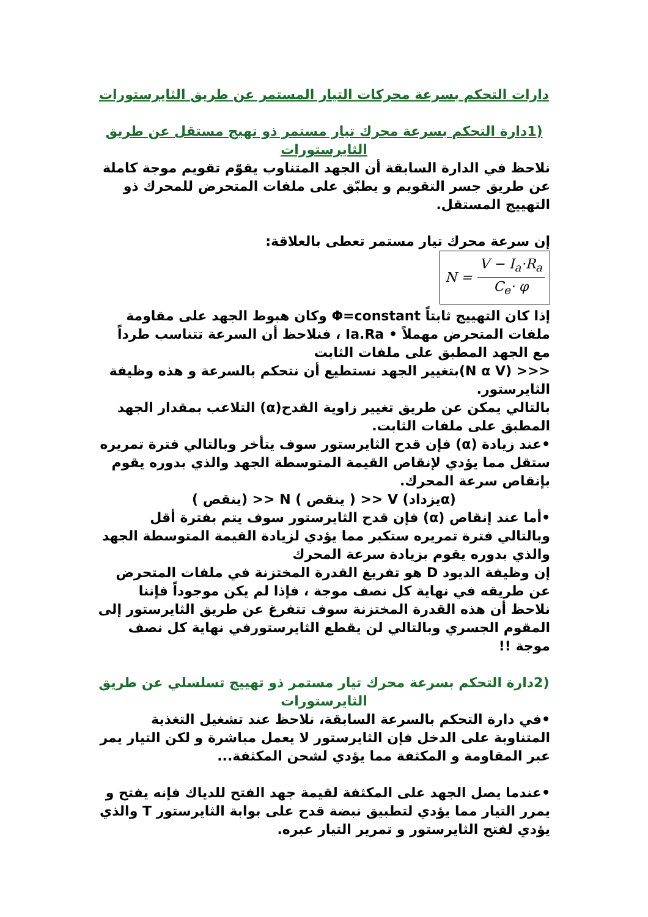دارات التحكم بسرعة محركات التيار المستمر عن طريق الثايرستورات
(1دارة التحكم بسرعة محرك تيار مستمر ذو تهيج مستقل عن طريق الثايرستورات
نلاحظ في الدارة السابقة أن الجهد المتناوب يقوّم تقويم موجة كاملة عن طريق جسر التقويم و يطبّق على ملفات المتحرض للمحرك ذو التهييج المستقل.
إن سرعة محرك تيار مستمر تعطى بالعلاقة:
N = V − I<sub>a</sub>·R<sub>a</sub> C<sub>e</sub>· φ
إذا كان التهييج ثابتاً Φ=constant وكان هبوط الجهد على مقاومة ملفات المتحرض مهملاً • Ia.Ra ، فنلاحظ أن السرعة تتناسب طرداً مع الجهد المطبق على ملفات الثابت
<<< (N α V)بتغيير الجهد نستطيع أن نتحكم بالسرعة و هذه وظيفة الثايرستور.
بالتالي يمكن عن طريق تغيير زاوية القدح(α) التلاعب بمقدار الجهد المطبق على ملفات الثابت.
•عند زيادة (α) فإن قدح الثايرستور سوف يتأخر وبالتالي فترة تمريره ستقل مما يؤدي لإنقاص القيمة المتوسطة الجهد والذي بدوره يقوم بإنقاص سرعة المحرك.
(αيزداد) V << ( ينقص ) N << (ينقص )
•أما عند إنقاص (α) فإن قدح الثايرستور سوف يتم بفترة أقل وبالتالي فترة تمريره ستكبر مما يؤدي لزيادة القيمة المتوسطة الجهد والذي بدوره يقوم بزيادة سرعة المحرك
إن وظيفة الديود D هو تفريغ القدرة المختزنة في ملفات المتحرض عن طريقه في نهاية كل نصف موجة ، فإذا لم يكن موجوداً فإننا نلاحظ أن هذه القدرة المختزنة سوف تتفرغ عن طريق الثايرستور إلى المقوم الجسري وبالتالي لن يقطع الثايرستورفي نهاية كل نصف موجة !!
(2دارة التحكم بسرعة محرك تيار مستمر ذو تهييج تسلسلي عن طريق الثايرستورات
•في دارة التحكم بالسرعة السابقة، نلاحظ عند تشغيل التغذية المتناوبة على الدخل فإن الثايرستور لا يعمل مباشرة و لكن التيار يمر عبر المقاومة و المكثفة مما يؤدي لشحن المكثفة...
•عندما يصل الجهد على المكثفة لقيمة جهد الفتح للدياك فإنه يفتح و يمرر التيار مما يؤدي لتطبيق نبضة قدح على بوابة الثايرستور T والذي يؤدي لفتح الثايرستور و تمرير التيار عبره.